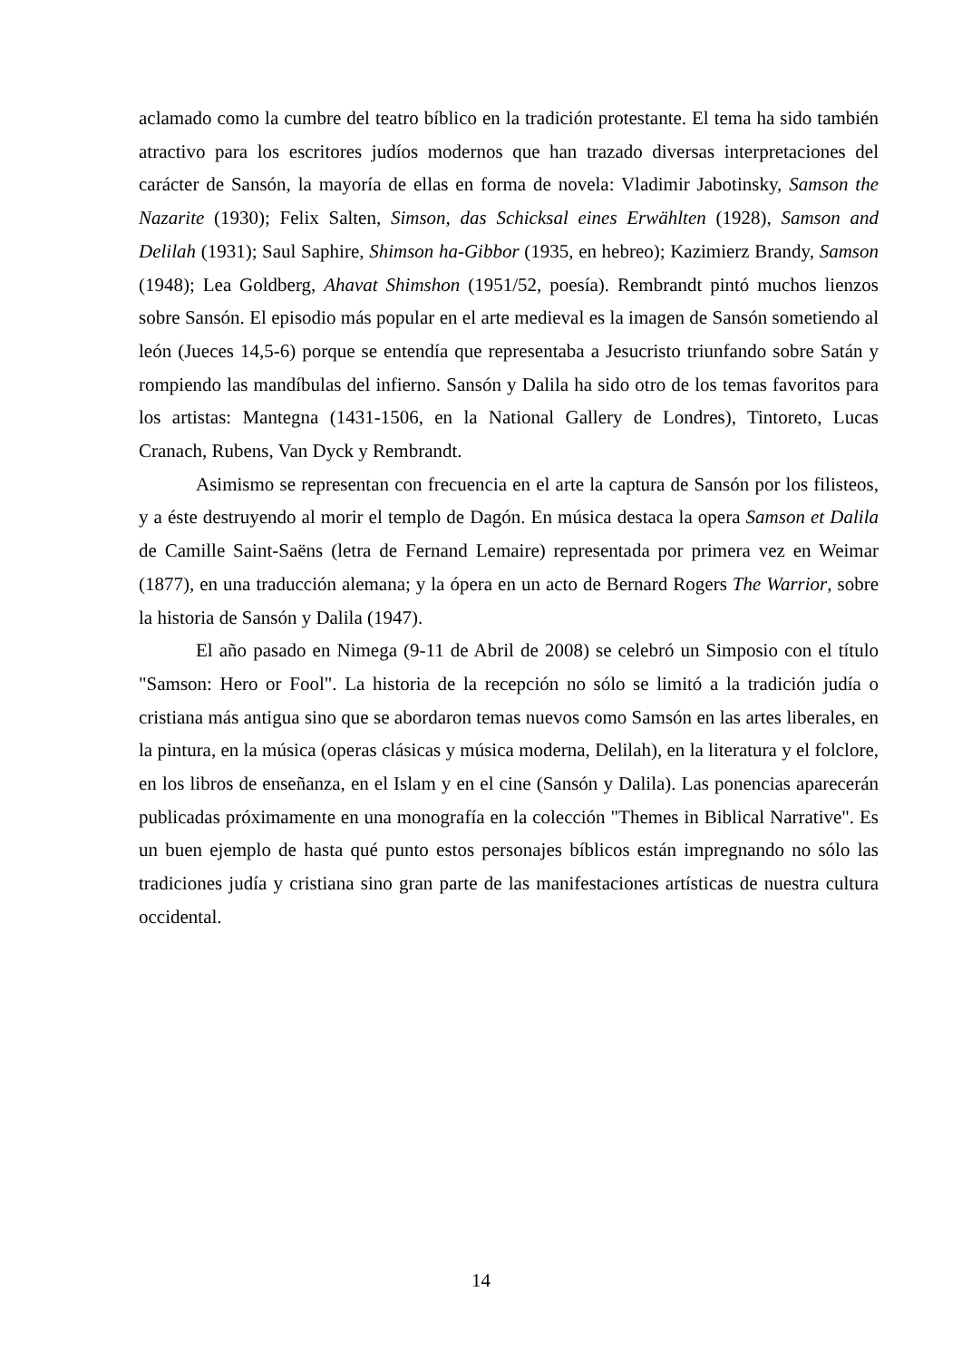aclamado como la cumbre del teatro bíblico en la tradición protestante. El tema ha sido también atractivo para los escritores judíos modernos que han trazado diversas interpretaciones del carácter de Sansón, la mayoría de ellas en forma de novela: Vladimir Jabotinsky, Samson the Nazarite (1930); Felix Salten, Simson, das Schicksal eines Erwählten (1928), Samson and Delilah (1931); Saul Saphire, Shimson ha-Gibbor (1935, en hebreo); Kazimierz Brandy, Samson (1948); Lea Goldberg, Ahavat Shimshon (1951/52, poesía). Rembrandt pintó muchos lienzos sobre Sansón. El episodio más popular en el arte medieval es la imagen de Sansón sometiendo al león (Jueces 14,5-6) porque se entendía que representaba a Jesucristo triunfando sobre Satán y rompiendo las mandíbulas del infierno. Sansón y Dalila ha sido otro de los temas favoritos para los artistas: Mantegna (1431-1506, en la National Gallery de Londres), Tintoreto, Lucas Cranach, Rubens, Van Dyck y Rembrandt.
Asimismo se representan con frecuencia en el arte la captura de Sansón por los filisteos, y a éste destruyendo al morir el templo de Dagón. En música destaca la opera Samson et Dalila de Camille Saint-Saëns (letra de Fernand Lemaire) representada por primera vez en Weimar (1877), en una traducción alemana; y la ópera en un acto de Bernard Rogers The Warrior, sobre la historia de Sansón y Dalila (1947).
El año pasado en Nimega (9-11 de Abril de 2008) se celebró un Simposio con el título "Samson: Hero or Fool". La historia de la recepción no sólo se limitó a la tradición judía o cristiana más antigua sino que se abordaron temas nuevos como Samsón en las artes liberales, en la pintura, en la música (operas clásicas y música moderna, Delilah), en la literatura y el folclore, en los libros de enseñanza, en el Islam y en el cine (Sansón y Dalila). Las ponencias aparecerán publicadas próximamente en una monografía en la colección "Themes in Biblical Narrative". Es un buen ejemplo de hasta qué punto estos personajes bíblicos están impregnando no sólo las tradiciones judía y cristiana sino gran parte de las manifestaciones artísticas de nuestra cultura occidental.
14